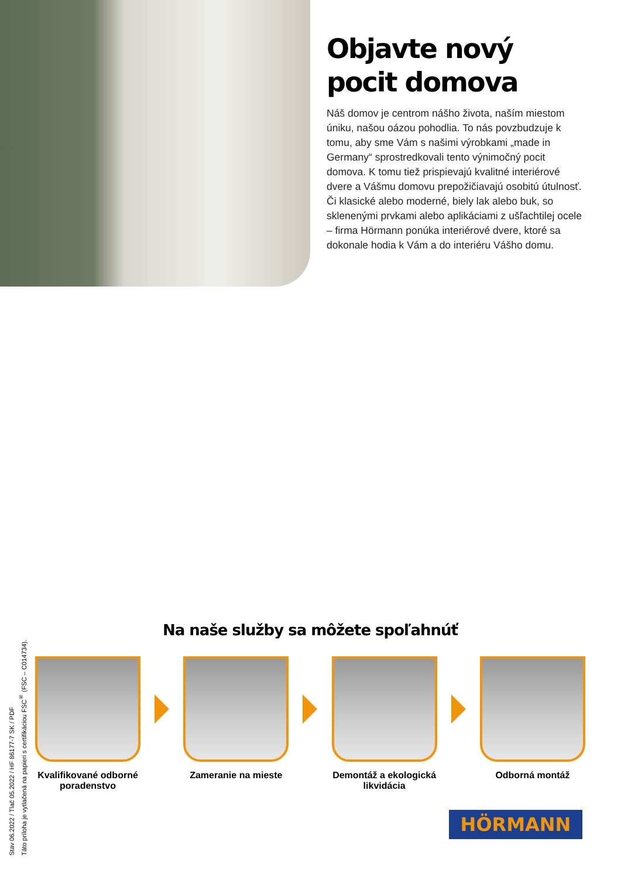Objavte nový pocit domova
Náš domov je centrom nášho života, naším miestom úniku, našou oázou pohodlia. To nás povzbudzuje k tomu, aby sme Vám s našimi výrobkami „made in Germany“ sprostredkovali tento výnimočný pocit domova. K tomu tiež prispievajú kvalitné interiérové dvere a Vášmu domovu prepožičiavajú osobitú útulnosť. Či klasické alebo moderné, biely lak alebo buk, so sklenenými prvkami alebo aplikáciami z ušľachtilej ocele – firma Hörmann ponúka interiérové dvere, ktoré sa dokonale hodia k Vám a do interiéru Vášho domu.
Stav 06.2022 / Tlač 05.2022 / HF 86177-7 SK / PDF
Táto príloha je vytlačená na papieri s certifikáciou FSC<sup>®</sup> (FSC – C014734).
Na naše služby sa môžete spoľahnúť
Kvalifikované odborné poradenstvo
Zameranie na mieste
Demontáž a ekologická likvidácia
Odborná montáž
HÖRMANN